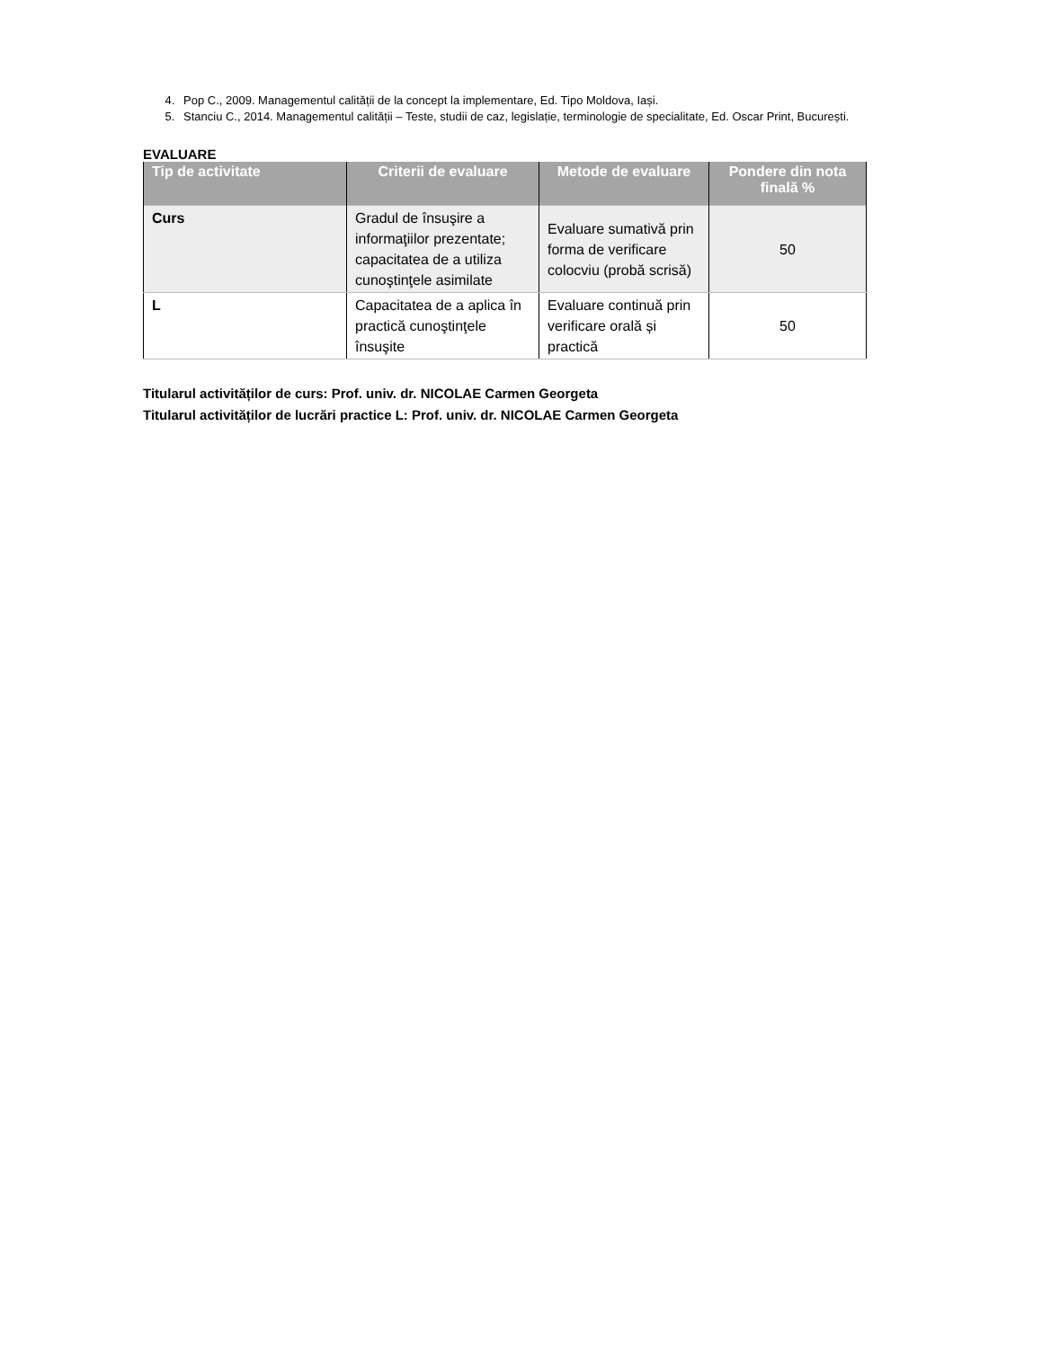4. Pop C., 2009. Managementul calității de la concept la implementare, Ed. Tipo Moldova, Iași.
5. Stanciu C., 2014. Managementul calității – Teste, studii de caz, legislație, terminologie de specialitate, Ed. Oscar Print, București.
EVALUARE
| Tip de activitate | Criterii de evaluare | Metode de evaluare | Pondere din nota finală % |
| --- | --- | --- | --- |
| Curs | Gradul de însuşire a informaţiilor prezentate; capacitatea de a utiliza cunoştinţele asimilate | Evaluare sumativă prin forma de verificare colocviu (probă scrisă) | 50 |
| L | Capacitatea de a aplica în practică cunoştinţele însuşite | Evaluare continuă prin verificare orală și practică | 50 |
Titularul activităților de curs: Prof. univ. dr. NICOLAE Carmen Georgeta
Titularul activităților de lucrări practice L: Prof. univ. dr. NICOLAE Carmen Georgeta